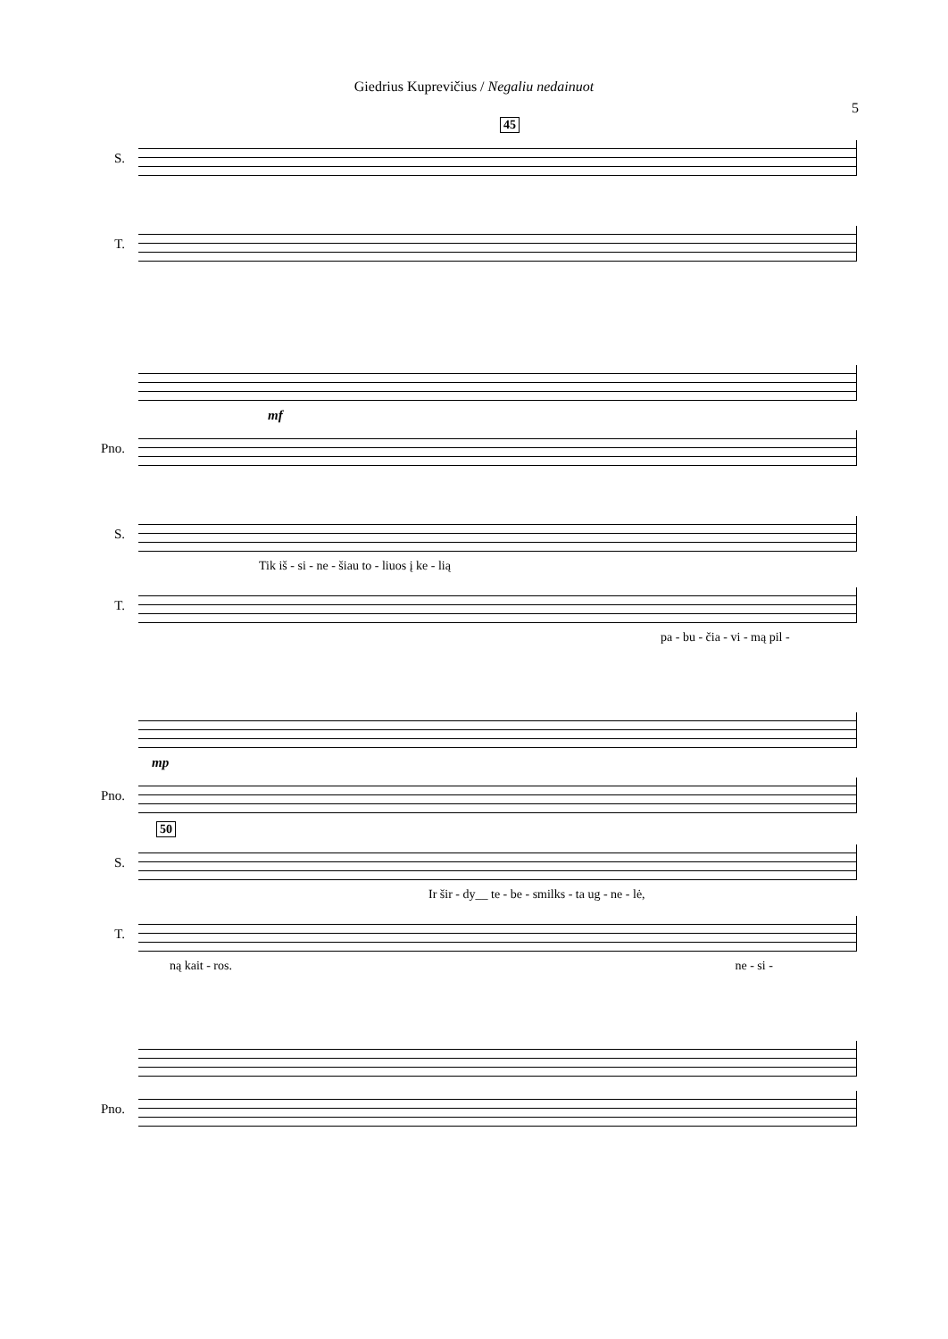Giedrius Kuprevičius / Negaliu nedainuot
5
45
S.
T.
mf
Pno.
S.
Tik iš - si - ne - šiau to - liuos į ke - lią
T.
pa - bu - čia - vi - mą pil -
mp
Pno.
50
S.
Ir šir - dy__ te - be - smilks - ta ug - ne - lė,
T.
ną kait - ros. ne - si -
Pno.